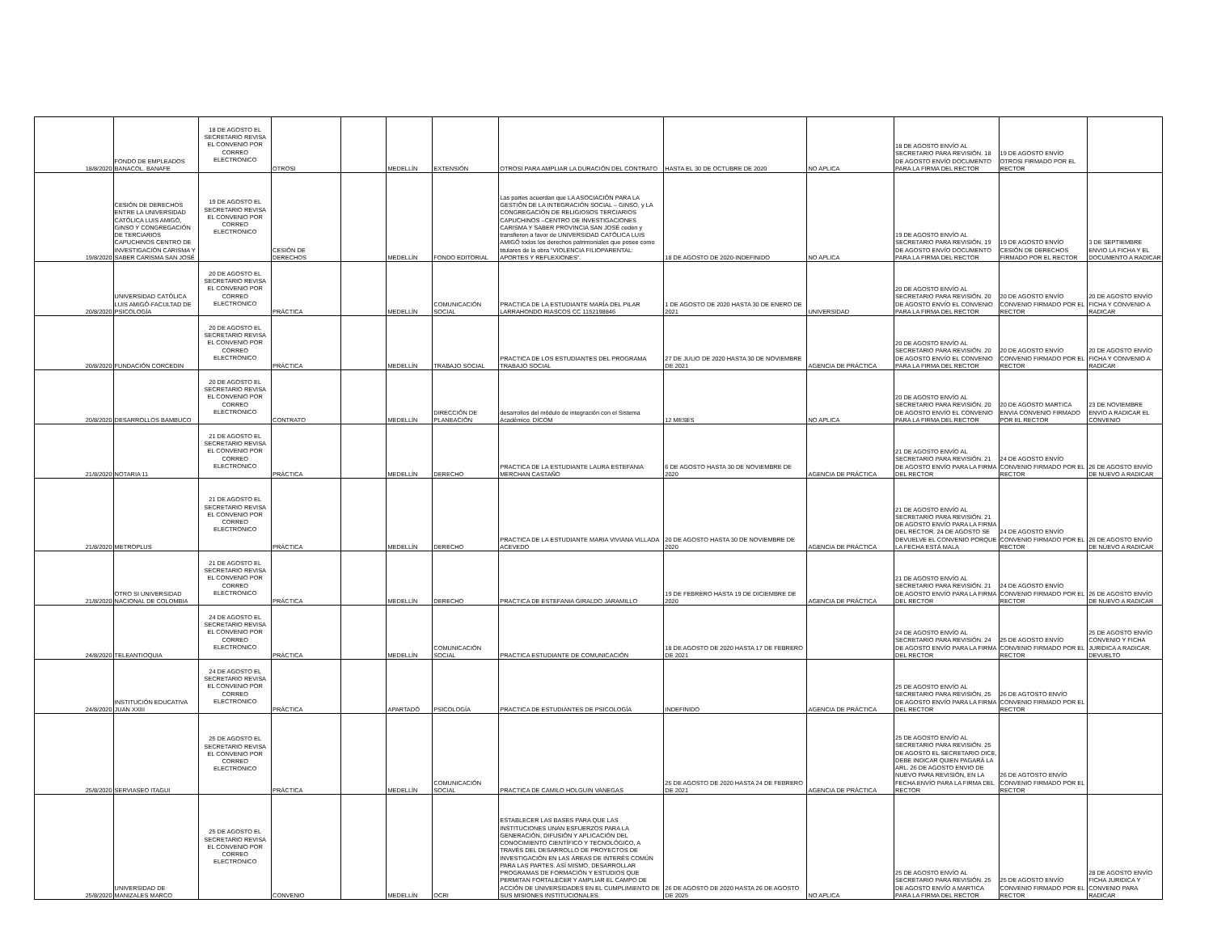| 18/8/2020 | FONDO DE EMPLEADOS BANACOL. BANAFE | 18 DE AGOSTO EL SECRETARIO REVISA EL CONVENIO POR CORREO ELECTRONICO | OTROSI | | MEDELLÍN | EXTENSIÓN | OTROSI PARA AMPLIAR LA DURACIÓN DEL CONTRATO | HASTA EL 30 DE OCTUBRE DE 2020 | NO APLICA | 18 DE AGOSTO ENVÍO AL SECRETARIO PARA REVISIÓN. 18 DE AGOSTO ENVÍO DOCUMENTO PARA LA FIRMA DEL RECTOR | 19 DE AGOSTO ENVÍO OTROSI FIRMADO POR EL RECTOR | |
| 19/8/2020 | CESIÓN DE DERECHOS ENTRE LA UNIVERSIDAD CATÓLICA LUIS AMIGÓ, GINSO Y CONGREGACIÓN DE TERCIARIOS CAPUCHINOS CENTRO DE INVESTIGACIÓN CARISMA Y SABER CARISMA SAN JOSÉ | 19 DE AGOSTO EL SECRETARIO REVISA EL CONVENIO POR CORREO ELECTRONICO | CESIÓN DE DERECHOS | | MEDELLÍN | FONDO EDITORIAL | Las partes acuerdan que LA ASOCIACIÓN PARA LA GESTIÓN DE LA INTEGRACIÓN SOCIAL – GINSO, y LA CONGREGACIÓN DE RELIGIOSOS TERCIARIOS CAPUCHINOS –CENTRO DE INVESTIGACIONES CARISMA Y SABER PROVINCIA SAN JOSÉ ceden y transfieren a favor de UNIVERSIDAD CATÓLICA LUIS AMIGÓ todos los derechos patrimoniales que posee como titulares de la obra “VIOLENCIA FILIOPARENTAL: APORTES Y REFLEXIONES”. | 18 DE AGOSTO DE 2020-INDEFINIDO | NO APLICA | 19 DE AGOSTO ENVÍO AL SECRETARIO PARA REVISIÓN. 19 DE AGOSTO ENVÍO DOCUMENTO PARA LA FIRMA DEL RECTOR | 19 DE AGOSTO ENVÍO CESIÓN DE DERECHOS FIRMADO POR EL RECTOR | 3 DE SEPTIEMBRE ENVIO LA FICHA Y EL DOCUMENTO A RADICAR |
| 20/8/2020 | UNIVERSIDAD CATÓLICA LUIS AMIGÓ-FACULTAD DE PSICOLOGÍA | 20 DE AGOSTO EL SECRETARIO REVISA EL CONVENIO POR CORREO ELECTRONICO | PRÁCTICA | | MEDELLÍN | COMUNICACIÓN SOCIAL | PRACTICA DE LA ESTUDIANTE MARÍA DEL PILAR LARRAHONDO RIASCOS CC 1152198846 | 1 DE AGOSTO DE 2020 HASTA 30 DE ENERO DE 2021 | UNIVERSIDAD | 20 DE AGOSTO ENVÍO AL SECRETARIO PARA REVISIÓN. 20 DE AGOSTO ENVÍO EL CONVENIO PARA LA FIRMA DEL RECTOR | 20 DE AGOSTO ENVÍO CONVENIO FIRMADO POR EL RECTOR | 20 DE AGOSTO ENVÍO FICHA Y CONVENIO A RADICAR |
| 20/8/2020 | FUNDACIÓN CORCEDIN | 20 DE AGOSTO EL SECRETARIO REVISA EL CONVENIO POR CORREO ELECTRONICO | PRÁCTICA | | MEDELLÍN | TRABAJO SOCIAL | PRACTICA DE LOS ESTUDIANTES DEL PROGRAMA TRABAJO SOCIAL | 27 DE JULIO DE 2020 HASTA 30 DE NOVIEMBRE DE 2021 | AGENCIA DE PRÁCTICA | 20 DE AGOSTO ENVÍO AL SECRETARIO PARA REVISIÓN. 20 DE AGOSTO ENVÍO EL CONVENIO PARA LA FIRMA DEL RECTOR | 20 DE AGOSTO ENVÍO CONVENIO FIRMADO POR EL RECTOR | 20 DE AGOSTO ENVÍO FICHA Y CONVENIO A RADICAR |
| 20/8/2020 | DESARROLLOS BAMBUCO | 20 DE AGOSTO EL SECRETARIO REVISA EL CONVENIO POR CORREO ELECTRONICO | CONTRATO | | MEDELLÍN | DIRECCIÓN DE PLANEACIÓN | desarrollos del módulo de integración con el Sistema Académico. DICOM | 12 MESES | NO APLICA | 20 DE AGOSTO ENVÍO AL SECRETARIO PARA REVISIÓN. 20 DE AGOSTO ENVÍO EL CONVENIO PARA LA FIRMA DEL RECTOR | 20 DE AGOSTO MARTICA ENVIA CONVENIO FIRMADO POR EL RECTOR | 23 DE NOVIEMBRE ENVIO A RADICAR EL CONVENIO |
| 21/8/2020 | NOTARIA 11 | 21 DE AGOSTO EL SECRETARIO REVISA EL CONVENIO POR CORREO ELECTRONICO | PRÁCTICA | | MEDELLÍN | DERECHO | PRACTICA DE LA ESTUDIANTE LAURA ESTEFANIA MERCHAN CASTAÑO | 6 DE AGOSTO HASTA 30 DE NOVIEMBRE DE 2020 | AGENCIA DE PRÁCTICA | 21 DE AGOSTO ENVÍO AL SECRETARIO PARA REVISIÓN. 21 DE AGOSTO ENVÍO PARA LA FIRMA DEL RECTOR | 24 DE AGOSTO ENVÍO CONVENIO FIRMADO POR EL RECTOR | 26 DE AGOSTO ENVÍO DE NUEVO A RADICAR |
| 21/8/2020 | METROPLUS | 21 DE AGOSTO EL SECRETARIO REVISA EL CONVENIO POR CORREO ELECTRONICO | PRÁCTICA | | MEDELLÍN | DERECHO | PRACTICA DE LA ESTUDIANTE MARIA VIVIANA VILLADA ACEVEDO | 20 DE AGOSTO HASTA 30 DE NOVIEMBRE DE 2020 | AGENCIA DE PRÁCTICA | 21 DE AGOSTO ENVÍO AL SECRETARIO PARA REVISIÓN. 21 DE AGOSTO ENVÍO PARA LA FIRMA DEL RECTOR. 24 DE AGOSTO SE DEVUELVE EL CONVENIO PORQUE LA FECHA ESTÁ MALA | 24 DE AGOSTO ENVÍO CONVENIO FIRMADO POR EL RECTOR | 26 DE AGOSTO ENVÍO DE NUEVO A RADICAR |
| 21/8/2020 | OTRO SI UNIVERSIDAD NACIONAL DE COLOMBIA | 21 DE AGOSTO EL SECRETARIO REVISA EL CONVENIO POR CORREO ELECTRONICO | PRÁCTICA | | MEDELLÍN | DERECHO | PRACTICA DE ESTEFANIA GIRALDO JARAMILLO | 19 DE FEBRERO HASTA 19 DE DICIEMBRE DE 2020 | AGENCIA DE PRÁCTICA | 21 DE AGOSTO ENVÍO AL SECRETARIO PARA REVISIÓN. 21 DE AGOSTO ENVÍO PARA LA FIRMA DEL RECTOR | 24 DE AGOSTO ENVÍO CONVENIO FIRMADO POR EL RECTOR | 26 DE AGOSTO ENVÍO DE NUEVO A RADICAR |
| 24/8/2020 | TELEANTIOQUIA | 24 DE AGOSTO EL SECRETARIO REVISA EL CONVENIO POR CORREO ELECTRONICO | PRÁCTICA | | MEDELLÍN | COMUNICACIÓN SOCIAL | PRACTICA ESTUDIANTE DE COMUNICACIÓN | 18 DE AGOSTO DE 2020 HASTA 17 DE FEBRERO DE 2021 | | 24 DE AGOSTO ENVÍO AL SECRETARIO PARA REVISIÓN. 24 DE AGOSTO ENVÍO PARA LA FIRMA DEL RECTOR | 25 DE AGOSTO ENVÍO CONVENIO FIRMADO POR EL RECTOR | 25 DE AGOSTO ENVÍO CONVENIO Y FICHA JURIDICA A RADICAR. DEVUELTO |
| 24/8/2020 | INSTITUCIÓN EDUCATIVA JUAN XXIII | 24 DE AGOSTO EL SECRETARIO REVISA EL CONVENIO POR CORREO ELECTRONICO | PRÁCTICA | | APARTADÓ | PSICOLOGÍA | PRACTICA DE ESTUDIANTES DE PSICOLOGÍA | INDEFINIDO | AGENCIA DE PRÁCTICA | 25 DE AGOSTO ENVÍO AL SECRETARIO PARA REVISIÓN. 25 DE AGOSTO ENVÍO PARA LA FIRMA DEL RECTOR | 26 DE AGTOSTO ENVÍO CONVENIO FIRMADO POR EL RECTOR | |
| 25/8/2020 | SERVIASEO ITAGUI | 25 DE AGOSTO EL SECRETARIO REVISA EL CONVENIO POR CORREO ELECTRONICO | PRÁCTICA | | MEDELLÍN | COMUNICACIÓN SOCIAL | PRACTICA DE CAMILO HOLGUIN VANEGAS | 25 DE AGOSTO DE 2020 HASTA 24 DE FEBRERO DE 2021 | AGENCIA DE PRÁCTICA | 25 DE AGOSTO ENVÍO AL SECRETARIO PARA REVISIÓN. 25 DE AGOSTO EL SECRETARIO DICE, DEBE INDICAR QUIEN PAGARÁ LA ARL. 26 DE AGOSTO ENVIO DE NUEVO PARA REVISIÓN, EN LA FECHA ENVÍO PARA LA FIRMA DEL RECTOR | 26 DE AGTOSTO ENVÍO CONVENIO FIRMADO POR EL RECTOR | |
| 25/8/2020 | UNIVERSIDAD DE MANIZALES MARCO | 25 DE AGOSTO EL SECRETARIO REVISA EL CONVENIO POR CORREO ELECTRONICO | CONVENIO | | MEDELLÍN | OCRI | ESTABLECER LAS BASES PARA QUE LAS INSTITUCIONES UNAN ESFUERZOS PARA LA GENERACIÓN, DIFUSIÓN Y APLICACIÓN DEL CONOCIMIENTO CIENTÍFICO Y TECNOLÓGICO, A TRAVÉS DEL DESARROLLO DE PROYECTOS DE INVESTIGACIÓN EN LAS ÁREAS DE INTERÉS COMÚN PARA LAS PARTES. ASÍ MISMO, DESARROLLAR PROGRAMAS DE FORMACIÓN Y ESTUDIOS QUE PERMITAN FORTALECER Y AMPLIAR EL CAMPO DE ACCIÓN DE UNIVERSIDADES EN EL CUMPLIMIENTO DE SUS MISIONES INSTITUCIONALES. | 26 DE AGOSTO DE 2020 HASTA 26 DE AGOSTO DE 2025 | NO APLICA | 25 DE AGOSTO ENVÍO AL SECRETARIO PARA REVISIÓN. 25 DE AGOSTO ENVÍO A MARTICA PARA LA FIRMA DEL RECTOR | 25 DE AGOSTO ENVÍO CONVENIO FIRMADO POR EL RECTOR | 28 DE AGOSTO ENVÍO FICHA JURIDICA Y CONVENIO PARA RADICAR |